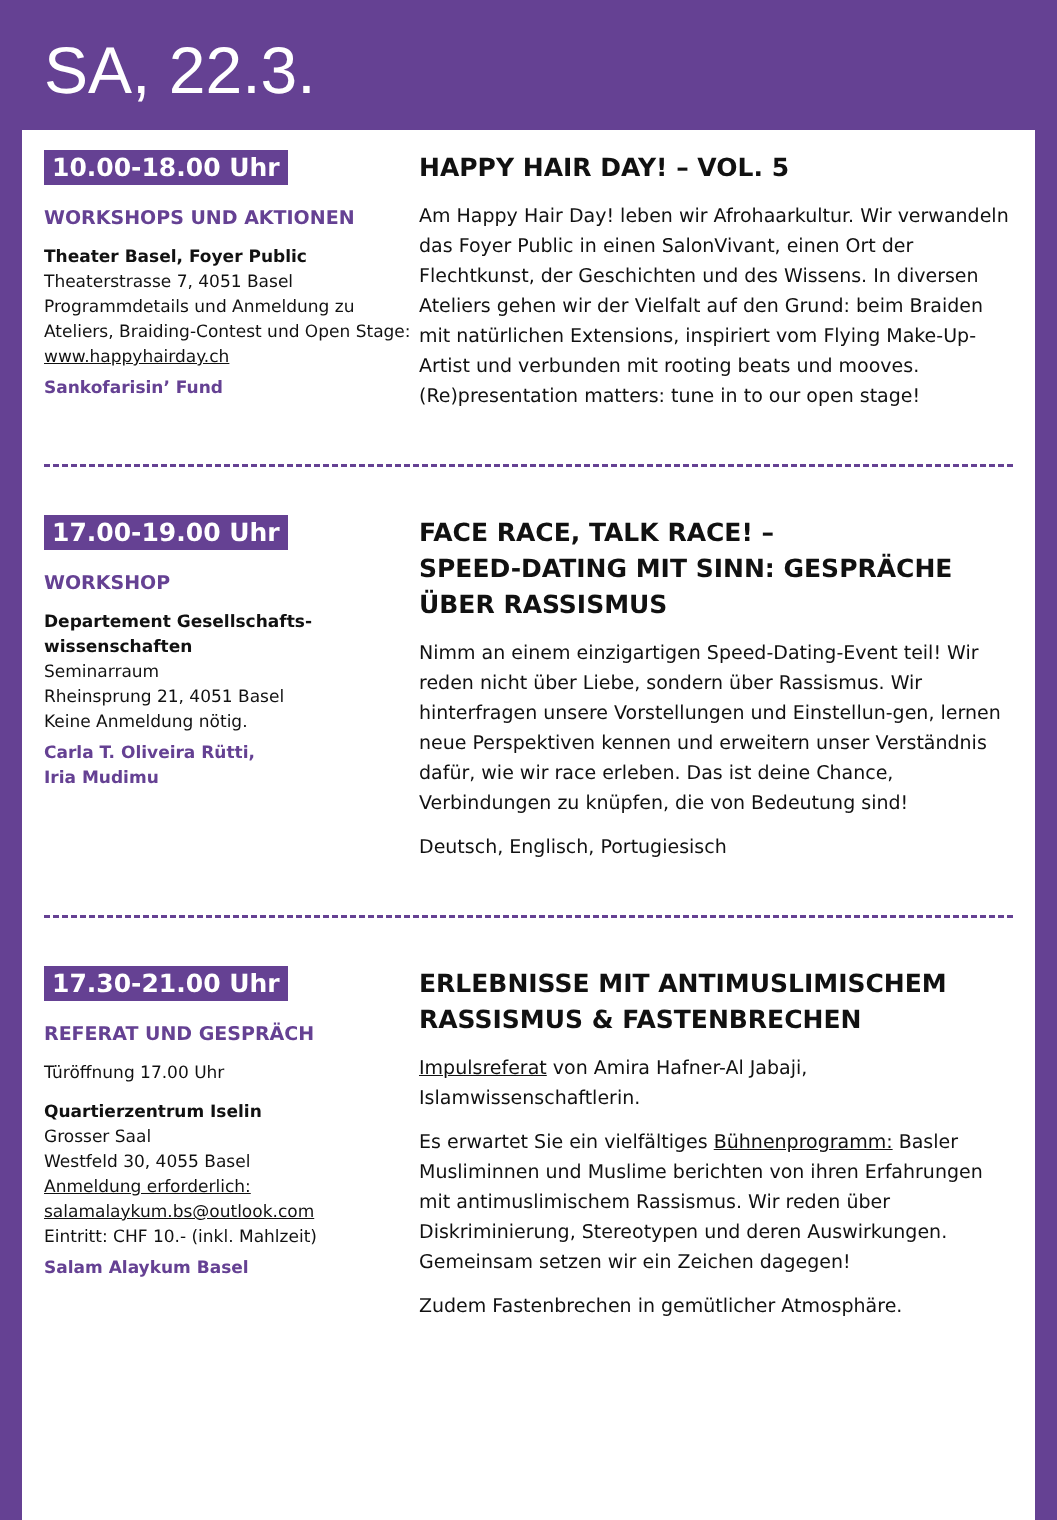SA, 22.3.
10.00-18.00 Uhr
WORKSHOPS UND AKTIONEN
Theater Basel, Foyer Public
Theaterstrasse 7, 4051 Basel
Programmdetails und Anmeldung zu Ateliers, Braiding-Contest und Open Stage:
www.happyhairday.ch
Sankofarisin’ Fund
HAPPY HAIR DAY! – VOL. 5
Am Happy Hair Day! leben wir Afrohaarkultur. Wir verwandeln das Foyer Public in einen SalonVivant, einen Ort der Flechtkunst, der Geschichten und des Wissens. In diversen Ateliers gehen wir der Vielfalt auf den Grund: beim Braiden mit natürlichen Extensions, inspiriert vom Flying Make-Up-Artist und verbunden mit rooting beats und mooves. (Re)presentation matters: tune in to our open stage!
17.00-19.00 Uhr
WORKSHOP
Departement Gesellschafts-
wissenschaften
Seminarraum
Rheinsprung 21, 4051 Basel
Keine Anmeldung nötig.
Carla T. Oliveira Rütti,
Iria Mudimu
FACE RACE, TALK RACE! –
SPEED-DATING MIT SINN: GESPRÄCHE ÜBER RASSISMUS
Nimm an einem einzigartigen Speed-Dating-Event teil! Wir reden nicht über Liebe, sondern über Rassismus. Wir hinterfragen unsere Vorstellungen und Einstellun-gen, lernen neue Perspektiven kennen und erweitern unser Verständnis dafür, wie wir race erleben. Das ist deine Chance, Verbindungen zu knüpfen, die von Bedeutung sind!
Deutsch, Englisch, Portugiesisch
17.30-21.00 Uhr
REFERAT UND GESPRÄCH
Türöffnung 17.00 Uhr
Quartierzentrum Iselin
Grosser Saal
Westfeld 30, 4055 Basel
Anmeldung erforderlich:
salamalaykum.bs@outlook.com
Eintritt: CHF 10.- (inkl. Mahlzeit)
Salam Alaykum Basel
ERLEBNISSE MIT ANTIMUSLIMISCHEM RASSISMUS & FASTENBRECHEN
Impulsreferat von Amira Hafner-Al Jabaji, Islamwissenschaftlerin.
Es erwartet Sie ein vielfältiges Bühnenprogramm: Basler Musliminnen und Muslime berichten von ihren Erfahrungen mit antimuslimischem Rassismus. Wir reden über Diskriminierung, Stereotypen und deren Auswirkungen. Gemeinsam setzen wir ein Zeichen dagegen!
Zudem Fastenbrechen in gemütlicher Atmosphäre.